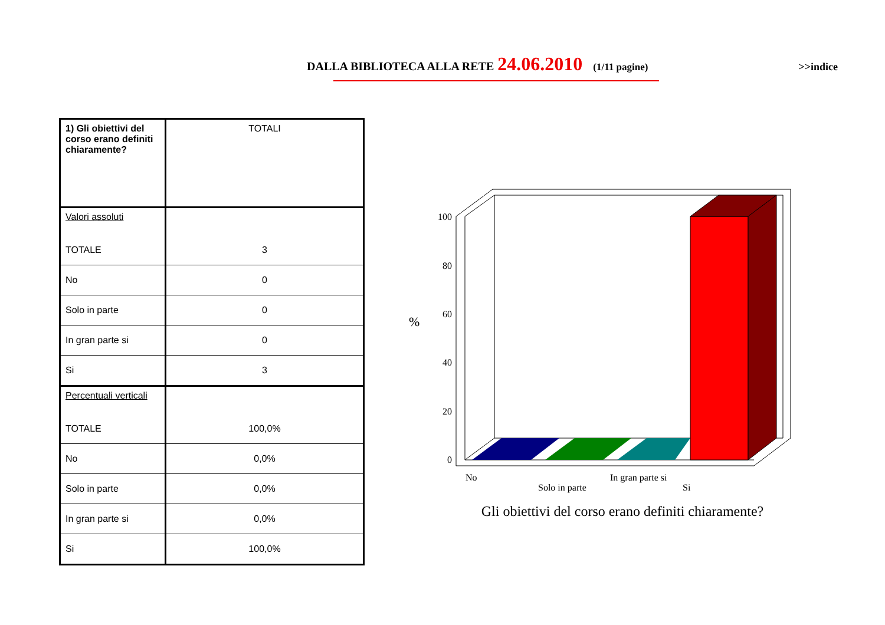DALLA BIBLIOTECA ALLA RETE 24.06.2010 (1/11 pagine) >>indice
| 1) Gli obiettivi del corso erano definiti chiaramente? | TOTALI |
| Valori assoluti | |
| TOTALE | 3 |
| No | 0 |
| Solo in parte | 0 |
| In gran parte si | 0 |
| Si | 3 |
| Percentuali verticali | |
| TOTALE | 100,0% |
| No | 0,0% |
| Solo in parte | 0,0% |
| In gran parte si | 0,0% |
| Si | 100,0% |
100
80
60
40
20
0
%
No
Solo in parte
In gran parte si
Si
Gli obiettivi del corso erano definiti chiaramente?